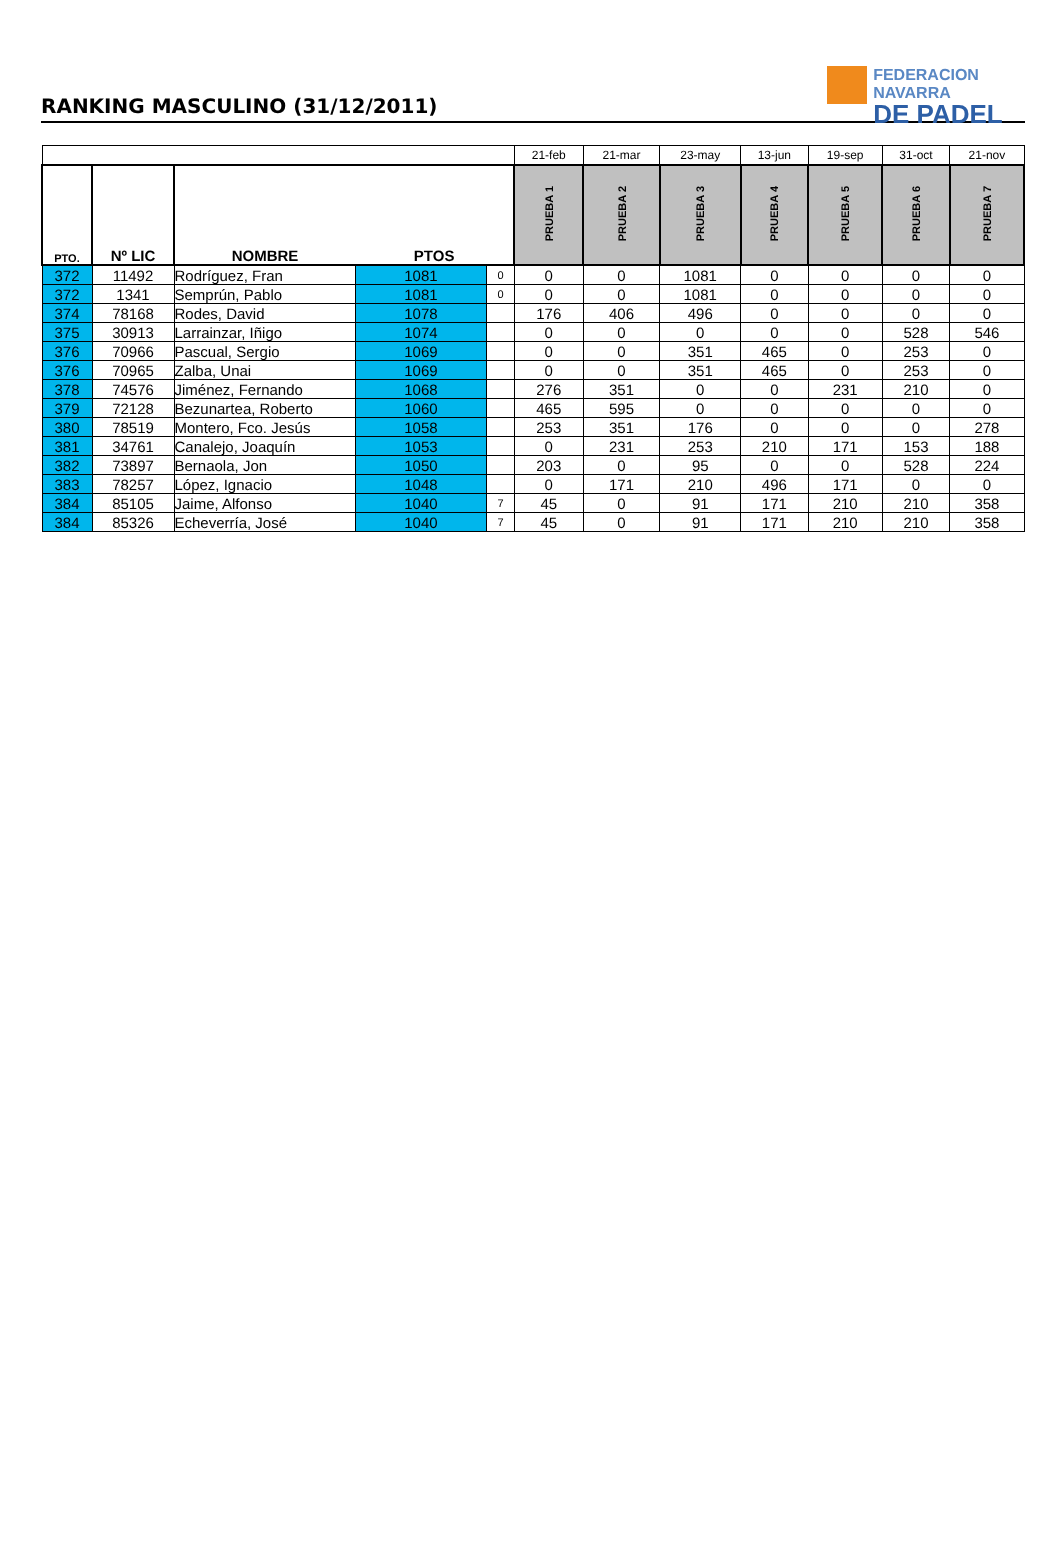RANKING MASCULINO (31/12/2011)
FEDERACION NAVARRA
DE PADEL
| | | | | | 21-feb | 21-mar | 23-may | 13-jun | 19-sep | 31-oct | 21-nov |
| PTO. | Nº LIC | NOMBRE | PTOS | | PRUEBA 1 | PRUEBA 2 | PRUEBA 3 | PRUEBA 4 | PRUEBA 5 | PRUEBA 6 | PRUEBA 7 |
| 372 | 11492 | Rodríguez, Fran | 1081 | 0 | 0 | 0 | 1081 | 0 | 0 | 0 | 0 |
| 372 | 1341 | Semprún, Pablo | 1081 | 0 | 0 | 0 | 1081 | 0 | 0 | 0 | 0 |
| 374 | 78168 | Rodes, David | 1078 | | 176 | 406 | 496 | 0 | 0 | 0 | 0 |
| 375 | 30913 | Larrainzar, Iñigo | 1074 | | 0 | 0 | 0 | 0 | 0 | 528 | 546 |
| 376 | 70966 | Pascual, Sergio | 1069 | | 0 | 0 | 351 | 465 | 0 | 253 | 0 |
| 376 | 70965 | Zalba, Unai | 1069 | | 0 | 0 | 351 | 465 | 0 | 253 | 0 |
| 378 | 74576 | Jiménez, Fernando | 1068 | | 276 | 351 | 0 | 0 | 231 | 210 | 0 |
| 379 | 72128 | Bezunartea, Roberto | 1060 | | 465 | 595 | 0 | 0 | 0 | 0 | 0 |
| 380 | 78519 | Montero, Fco. Jesús | 1058 | | 253 | 351 | 176 | 0 | 0 | 0 | 278 |
| 381 | 34761 | Canalejo, Joaquín | 1053 | | 0 | 231 | 253 | 210 | 171 | 153 | 188 |
| 382 | 73897 | Bernaola, Jon | 1050 | | 203 | 0 | 95 | 0 | 0 | 528 | 224 |
| 383 | 78257 | López, Ignacio | 1048 | | 0 | 171 | 210 | 496 | 171 | 0 | 0 |
| 384 | 85105 | Jaime, Alfonso | 1040 | 7 | 45 | 0 | 91 | 171 | 210 | 210 | 358 |
| 384 | 85326 | Echeverría, José | 1040 | 7 | 45 | 0 | 91 | 171 | 210 | 210 | 358 |